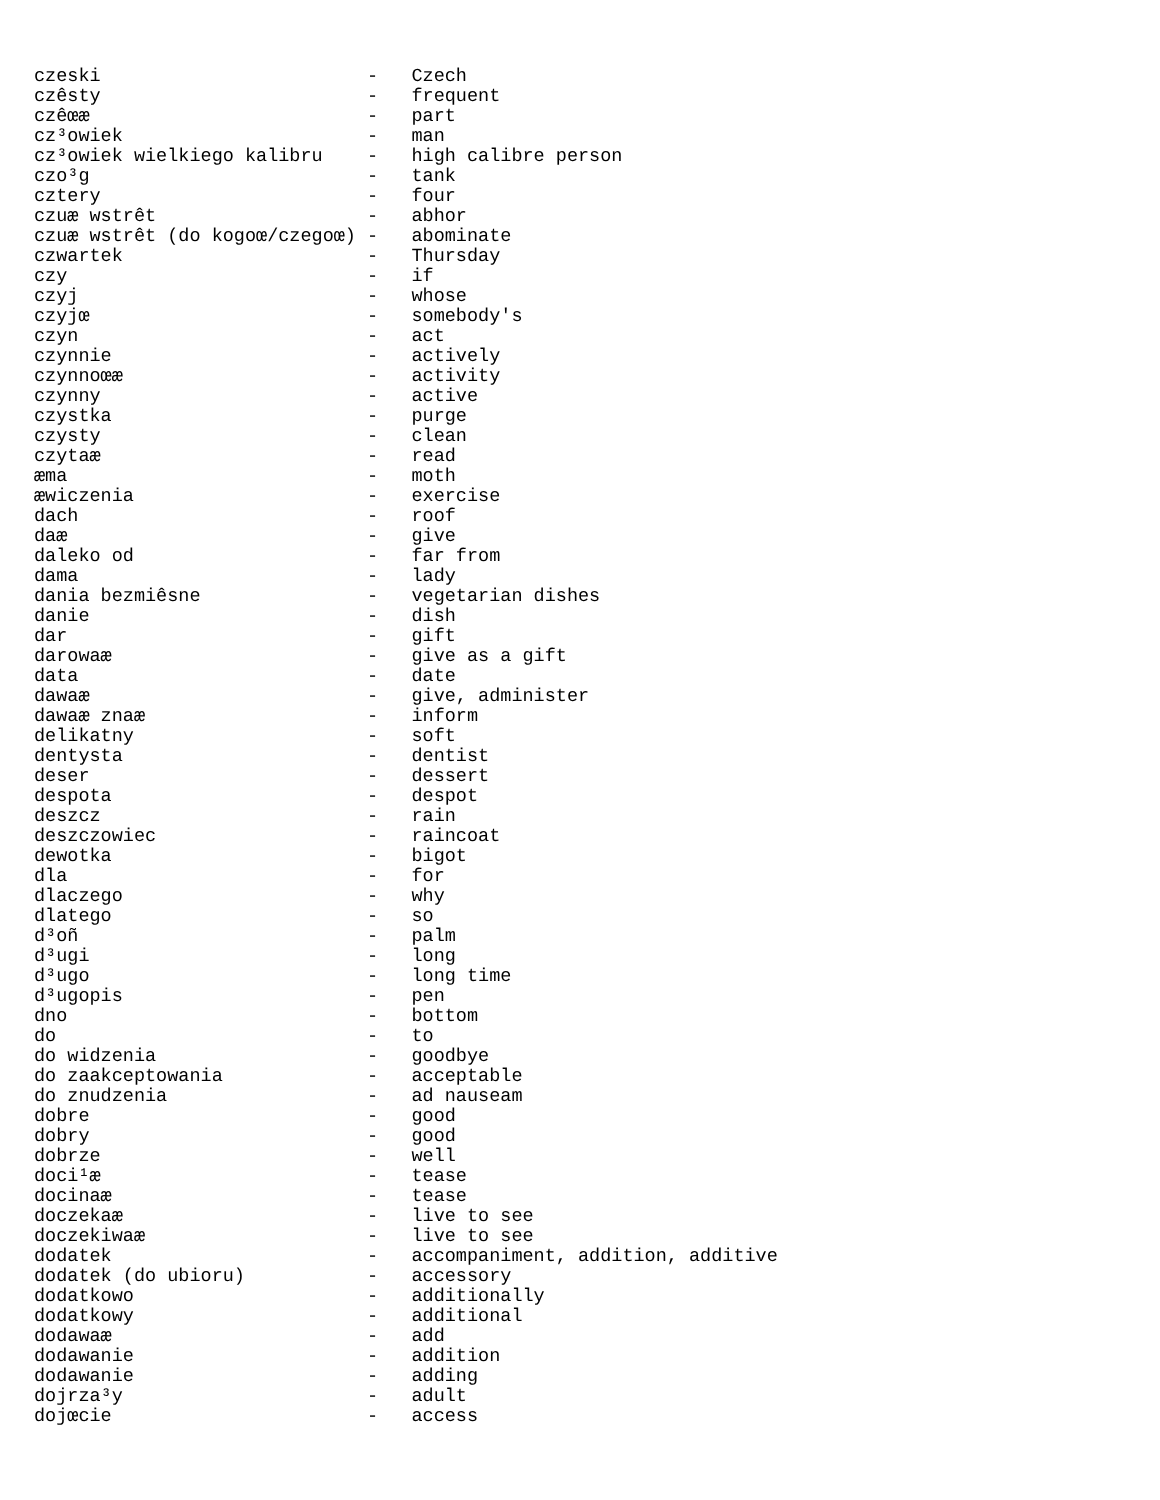czeski                        -   Czech
czêsty                        -   frequent
czêœæ                         -   part
cz³owiek                      -   man
cz³owiek wielkiego kalibru    -   high calibre person
czo³g                         -   tank
cztery                        -   four
czuæ wstrêt                   -   abhor
czuæ wstrêt (do kogoœ/czegoœ) -   abominate
czwartek                      -   Thursday
czy                           -   if
czyj                          -   whose
czyjœ                         -   somebody's
czyn                          -   act
czynnie                       -   actively
czynnoœæ                      -   activity
czynny                        -   active
czystka                       -   purge
czysty                        -   clean
czytaæ                        -   read
æma                           -   moth
æwiczenia                     -   exercise
dach                          -   roof
daæ                           -   give
daleko od                     -   far from
dama                          -   lady
dania bezmiêsne               -   vegetarian dishes
danie                         -   dish
dar                           -   gift
darowaæ                       -   give as a gift
data                          -   date
dawaæ                         -   give, administer
dawaæ znaæ                    -   inform
delikatny                     -   soft
dentysta                      -   dentist
deser                         -   dessert
despota                       -   despot
deszcz                        -   rain
deszczowiec                   -   raincoat
dewotka                       -   bigot
dla                           -   for
dlaczego                      -   why
dlatego                       -   so
d³oñ                          -   palm
d³ugi                         -   long
d³ugo                         -   long time
d³ugopis                      -   pen
dno                           -   bottom
do                            -   to
do widzenia                   -   goodbye
do zaakceptowania             -   acceptable
do znudzenia                  -   ad nauseam
dobre                         -   good
dobry                         -   good
dobrze                        -   well
doci¹æ                        -   tease
docinaæ                       -   tease
doczekaæ                      -   live to see
doczekiwaæ                    -   live to see
dodatek                       -   accompaniment, addition, additive
dodatek (do ubioru)           -   accessory
dodatkowo                     -   additionally
dodatkowy                     -   additional
dodawaæ                       -   add
dodawanie                     -   addition
dodawanie                     -   adding
dojrza³y                      -   adult
dojœcie                       -   access